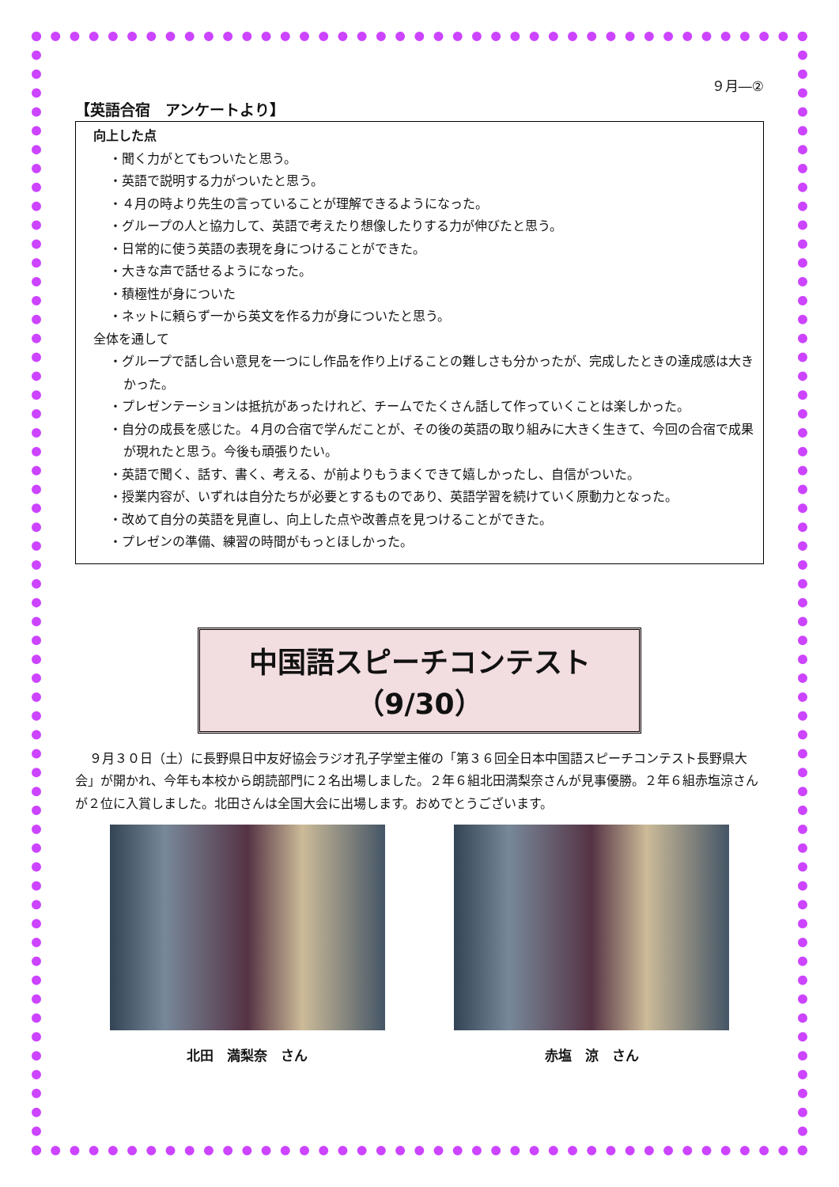９月―②
【英語合宿　アンケートより】
向上した点
・聞く力がとてもついたと思う。
・英語で説明する力がついたと思う。
・４月の時より先生の言っていることが理解できるようになった。
・グループの人と協力して、英語で考えたり想像したりする力が伸びたと思う。
・日常的に使う英語の表現を身につけることができた。
・大きな声で話せるようになった。
・積極性が身についた
・ネットに頼らず一から英文を作る力が身についたと思う。
全体を通して
・グループで話し合い意見を一つにし作品を作り上げることの難しさも分かったが、完成したときの達成感は大きかった。
・プレゼンテーションは抵抗があったけれど、チームでたくさん話して作っていくことは楽しかった。
・自分の成長を感じた。４月の合宿で学んだことが、その後の英語の取り組みに大きく生きて、今回の合宿で成果が現れたと思う。今後も頑張りたい。
・英語で聞く、話す、書く、考える、が前よりもうまくできて嬉しかったし、自信がついた。
・授業内容が、いずれは自分たちが必要とするものであり、英語学習を続けていく原動力となった。
・改めて自分の英語を見直し、向上した点や改善点を見つけることができた。
・プレゼンの準備、練習の時間がもっとほしかった。
中国語スピーチコンテスト（9/30）
９月３０日（土）に長野県日中友好協会ラジオ孔子学堂主催の「第３６回全日本中国語スピーチコンテスト長野県大会」が開かれ、今年も本校から朗読部門に２名出場しました。２年６組北田満梨奈さんが見事優勝。２年６組赤塩涼さんが２位に入賞しました。北田さんは全国大会に出場します。おめでとうございます。
北田　満梨奈　さん 赤塩　涼　さん